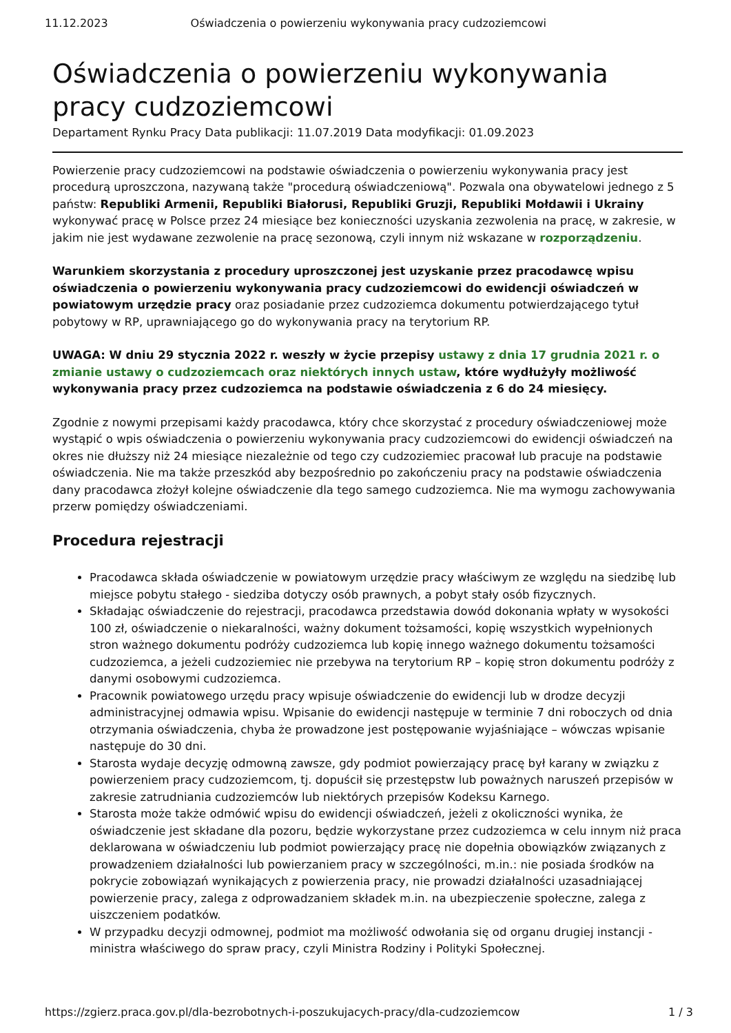11.12.2023 Oświadczenia o powierzeniu wykonywania pracy cudzoziemcowi
Oświadczenia o powierzeniu wykonywania pracy cudzoziemcowi
Departament Rynku Pracy Data publikacji: 11.07.2019 Data modyfikacji: 01.09.2023
Powierzenie pracy cudzoziemcowi na podstawie oświadczenia o powierzeniu wykonywania pracy jest procedurą uproszczona, nazywaną także "procedurą oświadczeniową". Pozwala ona obywatelowi jednego z 5 państw: Republiki Armenii, Republiki Białorusi, Republiki Gruzji, Republiki Mołdawii i Ukrainy wykonywać pracę w Polsce przez 24 miesiące bez konieczności uzyskania zezwolenia na pracę, w zakresie, w jakim nie jest wydawane zezwolenie na pracę sezonową, czyli innym niż wskazane w rozporządzeniu.
Warunkiem skorzystania z procedury uproszczonej jest uzyskanie przez pracodawcę wpisu oświadczenia o powierzeniu wykonywania pracy cudzoziemcowi do ewidencji oświadczeń w powiatowym urzędzie pracy oraz posiadanie przez cudzoziemca dokumentu potwierdzającego tytuł pobytowy w RP, uprawniającego go do wykonywania pracy na terytorium RP.
UWAGA: W dniu 29 stycznia 2022 r. weszły w życie przepisy ustawy z dnia 17 grudnia 2021 r. o zmianie ustawy o cudzoziemcach oraz niektórych innych ustaw, które wydłużyły możliwość wykonywania pracy przez cudzoziemca na podstawie oświadczenia z 6 do 24 miesięcy.
Zgodnie z nowymi przepisami każdy pracodawca, który chce skorzystać z procedury oświadczeniowej może wystąpić o wpis oświadczenia o powierzeniu wykonywania pracy cudzoziemcowi do ewidencji oświadczeń na okres nie dłuższy niż 24 miesiące niezależnie od tego czy cudzoziemiec pracował lub pracuje na podstawie oświadczenia. Nie ma także przeszkód aby bezpośrednio po zakończeniu pracy na podstawie oświadczenia dany pracodawca złożył kolejne oświadczenie dla tego samego cudzoziemca. Nie ma wymogu zachowywania przerw pomiędzy oświadczeniami.
Procedura rejestracji
Pracodawca składa oświadczenie w powiatowym urzędzie pracy właściwym ze względu na siedzibę lub miejsce pobytu stałego - siedziba dotyczy osób prawnych, a pobyt stały osób fizycznych.
Składając oświadczenie do rejestracji, pracodawca przedstawia dowód dokonania wpłaty w wysokości 100 zł, oświadczenie o niekaralności, ważny dokument tożsamości, kopię wszystkich wypełnionych stron ważnego dokumentu podróży cudzoziemca lub kopię innego ważnego dokumentu tożsamości cudzoziemca, a jeżeli cudzoziemiec nie przebywa na terytorium RP – kopię stron dokumentu podróży z danymi osobowymi cudzoziemca.
Pracownik powiatowego urzędu pracy wpisuje oświadczenie do ewidencji lub w drodze decyzji administracyjnej odmawia wpisu. Wpisanie do ewidencji następuje w terminie 7 dni roboczych od dnia otrzymania oświadczenia, chyba że prowadzone jest postępowanie wyjaśniające – wówczas wpisanie następuje do 30 dni.
Starosta wydaje decyzję odmowną zawsze, gdy podmiot powierzający pracę był karany w związku z powierzeniem pracy cudzoziemcom, tj. dopuścił się przestępstw lub poważnych naruszeń przepisów w zakresie zatrudniania cudzoziemców lub niektórych przepisów Kodeksu Karnego.
Starosta może także odmówić wpisu do ewidencji oświadczeń, jeżeli z okoliczności wynika, że oświadczenie jest składane dla pozoru, będzie wykorzystane przez cudzoziemca w celu innym niż praca deklarowana w oświadczeniu lub podmiot powierzający pracę nie dopełnia obowiązków związanych z prowadzeniem działalności lub powierzaniem pracy w szczególności, m.in.: nie posiada środków na pokrycie zobowiązań wynikających z powierzenia pracy, nie prowadzi działalności uzasadniającej powierzenie pracy, zalega z odprowadzaniem składek m.in. na ubezpieczenie społeczne, zalega z uiszczeniem podatków.
W przypadku decyzji odmownej, podmiot ma możliwość odwołania się od organu drugiej instancji - ministra właściwego do spraw pracy, czyli Ministra Rodziny i Polityki Społecznej.
https://zgierz.praca.gov.pl/dla-bezrobotnych-i-poszukujacych-pracy/dla-cudzoziemcow 1 / 3